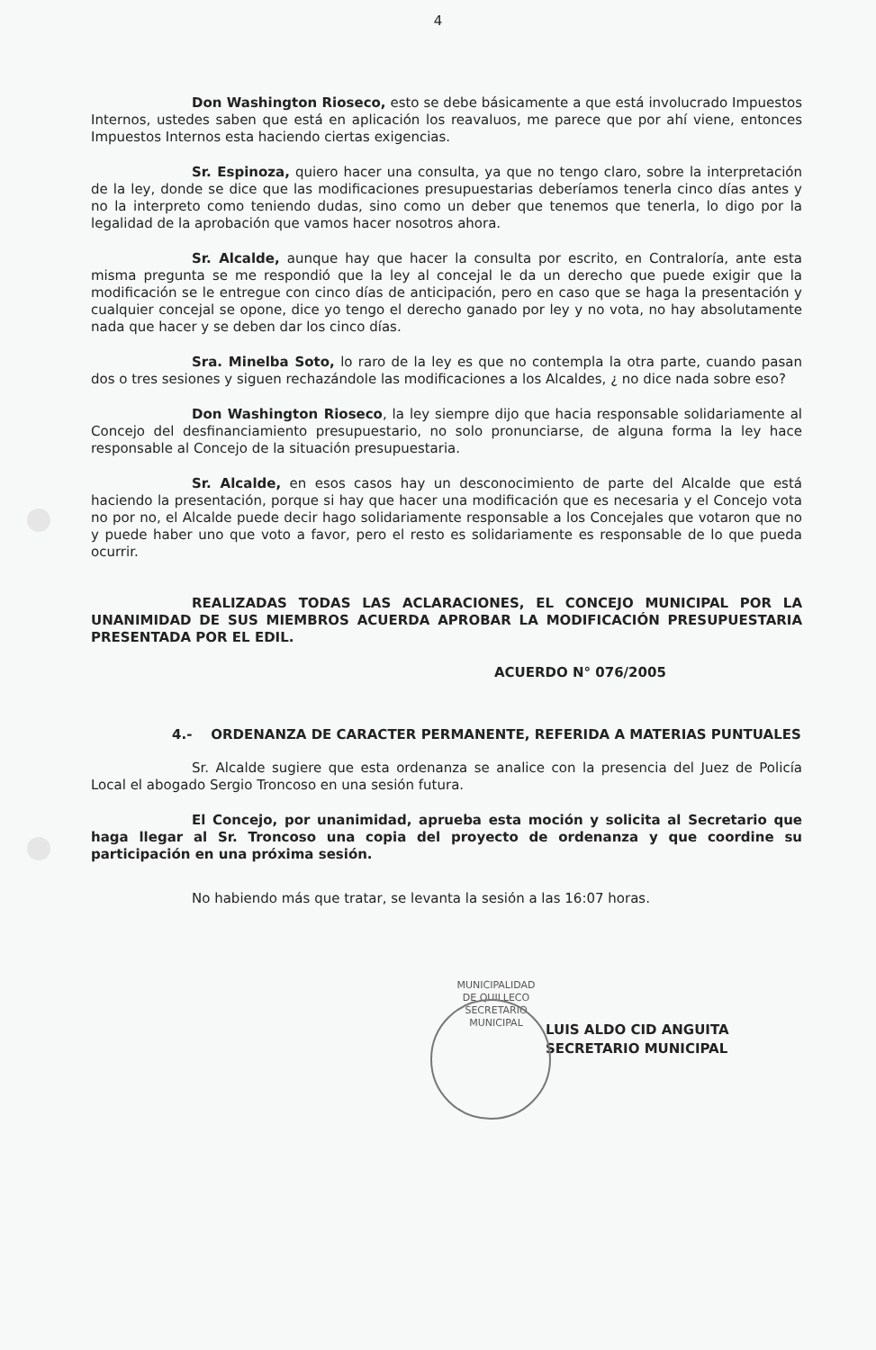4
Don Washington Rioseco, esto se debe básicamente a que está involucrado Impuestos Internos, ustedes saben que está en aplicación los reavaluos, me parece que por ahí viene, entonces Impuestos Internos esta haciendo ciertas exigencias.
Sr. Espinoza, quiero hacer una consulta, ya que no tengo claro, sobre la interpretación de la ley, donde se dice que las modificaciones presupuestarias deberíamos tenerla cinco días antes y no la interpreto como teniendo dudas, sino como un deber que tenemos que tenerla, lo digo por la legalidad de la aprobación que vamos hacer nosotros ahora.
Sr. Alcalde, aunque hay que hacer la consulta por escrito, en Contraloría, ante esta misma pregunta se me respondió que la ley al concejal le da un derecho que puede exigir que la modificación se le entregue con cinco días de anticipación, pero en caso que se haga la presentación y cualquier concejal se opone, dice yo tengo el derecho ganado por ley y no vota, no hay absolutamente nada que hacer y se deben dar los cinco días.
Sra. Minelba Soto, lo raro de la ley es que no contempla la otra parte, cuando pasan dos o tres sesiones y siguen rechazándole las modificaciones a los Alcaldes, ¿ no dice nada sobre eso?
Don Washington Rioseco, la ley siempre dijo que hacia responsable solidariamente al Concejo del desfinanciamiento presupuestario, no solo pronunciarse, de alguna forma la ley hace responsable al Concejo de la situación presupuestaria.
Sr. Alcalde, en esos casos hay un desconocimiento de parte del Alcalde que está haciendo la presentación, porque si hay que hacer una modificación que es necesaria y el Concejo vota no por no, el Alcalde puede decir hago solidariamente responsable a los Concejales que votaron que no y puede haber uno que voto a favor, pero el resto es solidariamente es responsable de lo que pueda ocurrir.
REALIZADAS TODAS LAS ACLARACIONES, EL CONCEJO MUNICIPAL POR LA UNANIMIDAD DE SUS MIEMBROS ACUERDA APROBAR LA MODIFICACIÓN PRESUPUESTARIA PRESENTADA POR EL EDIL.
ACUERDO N° 076/2005
4.- ORDENANZA DE CARACTER PERMANENTE, REFERIDA A MATERIAS PUNTUALES
Sr. Alcalde sugiere que esta ordenanza se analice con la presencia del Juez de Policía Local el abogado Sergio Troncoso en una sesión futura.
El Concejo, por unanimidad, aprueba esta moción y solicita al Secretario que haga llegar al Sr. Troncoso una copia del proyecto de ordenanza y que coordine su participación en una próxima sesión.
No habiendo más que tratar, se levanta la sesión a las 16:07 horas.
MUNICIPALIDAD DE QUILLECO
SECRETARIO MUNICIPAL
LUIS ALDO CID ANGUITA
SECRETARIO MUNICIPAL